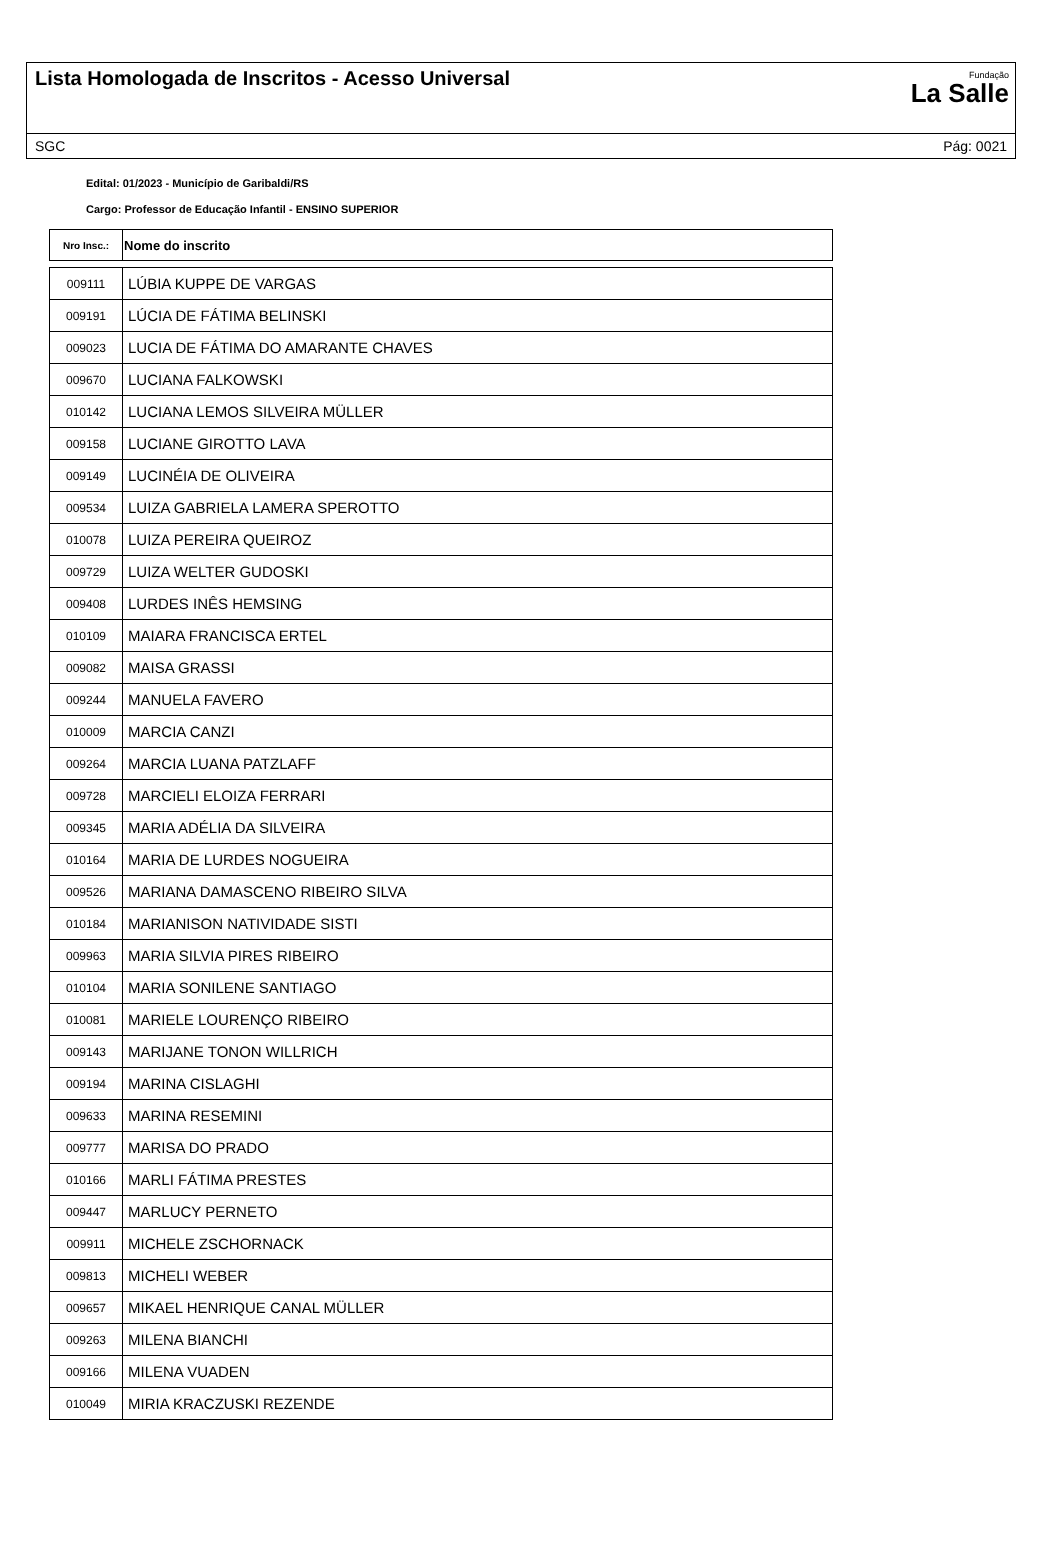Lista Homologada de Inscritos - Acesso Universal
Fundação
La Salle
SGC Pág: 0021
Edital: 01/2023 - Município de Garibaldi/RS
Cargo: Professor de Educação Infantil - ENSINO SUPERIOR
| Nro Insc.: | Nome do inscrito |
| --- | --- |
| 009111 | LÚBIA KUPPE DE VARGAS |
| 009191 | LÚCIA DE FÁTIMA BELINSKI |
| 009023 | LUCIA DE FÁTIMA DO AMARANTE CHAVES |
| 009670 | LUCIANA FALKOWSKI |
| 010142 | LUCIANA LEMOS SILVEIRA MÜLLER |
| 009158 | LUCIANE GIROTTO LAVA |
| 009149 | LUCINÉIA DE OLIVEIRA |
| 009534 | LUIZA GABRIELA LAMERA SPEROTTO |
| 010078 | LUIZA PEREIRA QUEIROZ |
| 009729 | LUIZA WELTER GUDOSKI |
| 009408 | LURDES INÊS HEMSING |
| 010109 | MAIARA FRANCISCA ERTEL |
| 009082 | MAISA GRASSI |
| 009244 | MANUELA FAVERO |
| 010009 | MARCIA CANZI |
| 009264 | MARCIA LUANA PATZLAFF |
| 009728 | MARCIELI ELOIZA FERRARI |
| 009345 | MARIA ADÉLIA DA SILVEIRA |
| 010164 | MARIA DE LURDES NOGUEIRA |
| 009526 | MARIANA DAMASCENO RIBEIRO SILVA |
| 010184 | MARIANISON NATIVIDADE SISTI |
| 009963 | MARIA SILVIA PIRES RIBEIRO |
| 010104 | MARIA SONILENE SANTIAGO |
| 010081 | MARIELE LOURENÇO RIBEIRO |
| 009143 | MARIJANE TONON WILLRICH |
| 009194 | MARINA CISLAGHI |
| 009633 | MARINA RESEMINI |
| 009777 | MARISA DO PRADO |
| 010166 | MARLI FÁTIMA PRESTES |
| 009447 | MARLUCY PERNETO |
| 009911 | MICHELE ZSCHORNACK |
| 009813 | MICHELI WEBER |
| 009657 | MIKAEL HENRIQUE CANAL MÜLLER |
| 009263 | MILENA BIANCHI |
| 009166 | MILENA VUADEN |
| 010049 | MIRIA KRACZUSKI REZENDE |